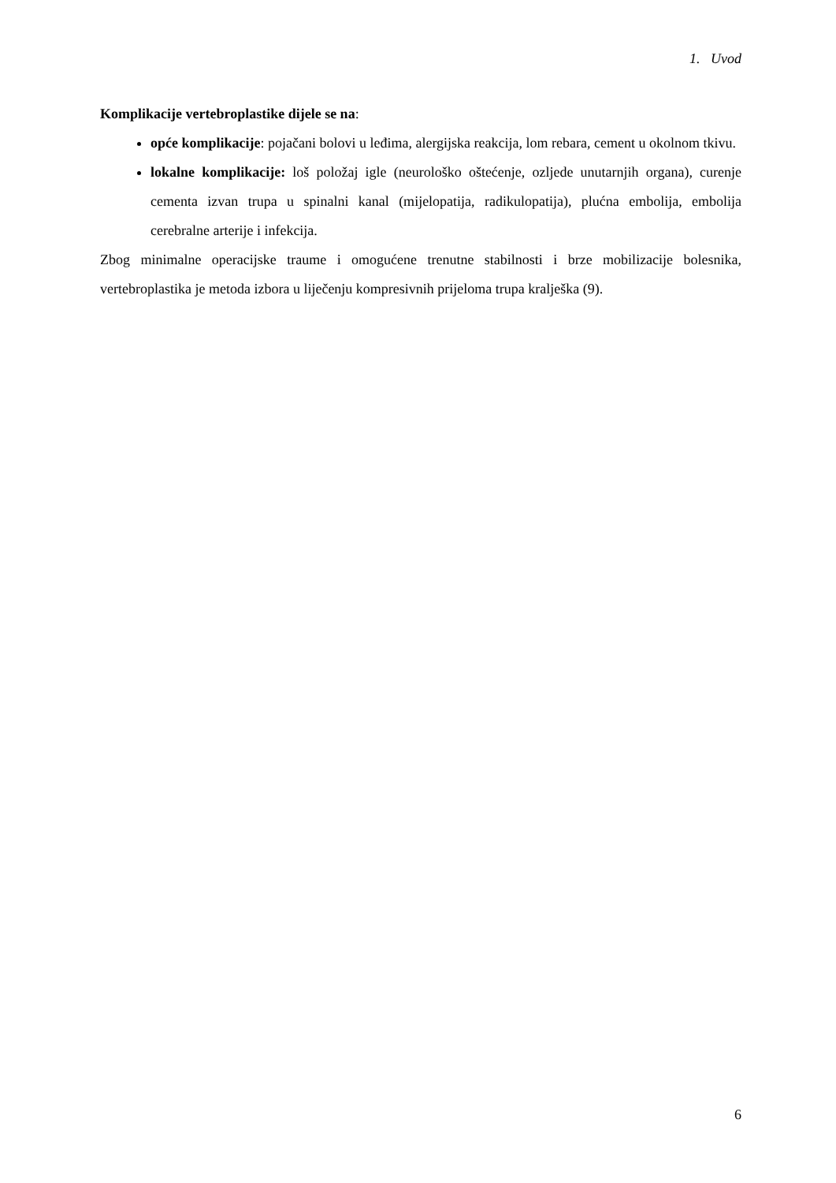1. Uvod
Komplikacije vertebroplastike dijele se na:
opće komplikacije: pojačani bolovi u leđima, alergijska reakcija, lom rebara, cement u okolnom tkivu.
lokalne komplikacije: loš položaj igle (neurološko oštećenje, ozljede unutarnjih organa), curenje cementa izvan trupa u spinalni kanal (mijelopatija, radikulopatija), plućna embolija, embolija cerebralne arterije i infekcija.
Zbog minimalne operacijske traume i omogućene trenutne stabilnosti i brze mobilizacije bolesnika, vertebroplastika je metoda izbora u liječenju kompresivnih prijeloma trupa kralješka (9).
6